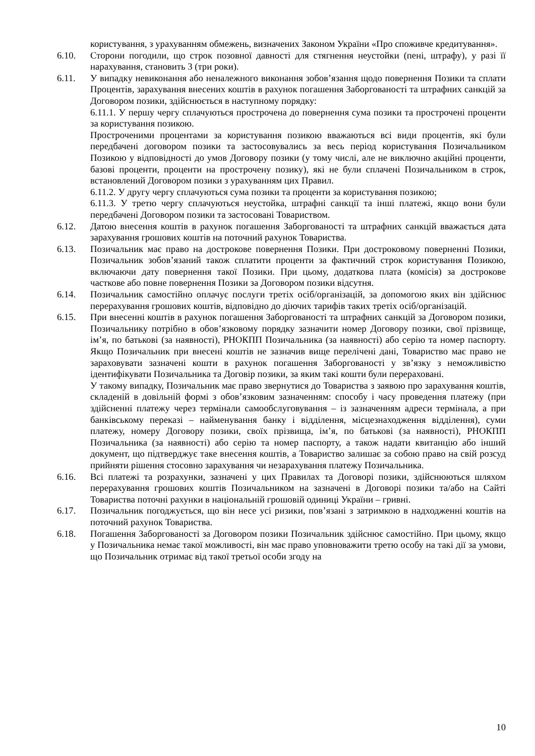користування, з урахуванням обмежень, визначених Законом України «Про споживче кредитування».
6.10. Сторони погодили, що строк позовної давності для стягнення неустойки (пені, штрафу), у разі її нарахування, становить 3 (три роки).
6.11. У випадку невиконання або неналежного виконання зобов’язання щодо повернення Позики та сплати Процентів, зарахування внесених коштів в рахунок погашення Заборгованості та штрафних санкцій за Договором позики, здійснюється в наступному порядку:
6.11.1. У першу чергу сплачуються прострочена до повернення сума позики та прострочені проценти за користування позикою.
Простроченими процентами за користування позикою вважаються всі види процентів, які були передбачені договором позики та застосовувались за весь період користування Позичальником Позикою у відповідності до умов Договору позики (у тому числі, але не виключно акційні проценти, базові проценти, проценти на прострочену позику), які не були сплачені Позичальником в строк, встановлений Договором позики з урахуванням цих Правил.
6.11.2. У другу чергу сплачуються сума позики та проценти за користування позикою;
6.11.3. У третю чергу сплачуються неустойка, штрафні санкції та інші платежі, якщо вони були передбачені Договором позики та застосовані Товариством.
6.12. Датою внесення коштів в рахунок погашення Заборгованості та штрафних санкцій вважається дата зарахування грошових коштів на поточний рахунок Товариства.
6.13. Позичальник має право на дострокове повернення Позики. При достроковому поверненні Позики, Позичальник зобов’язаний також сплатити проценти за фактичний строк користування Позикою, включаючи дату повернення такої Позики. При цьому, додаткова плата (комісія) за дострокове часткове або повне повернення Позики за Договором позики відсутня.
6.14. Позичальник самостійно оплачує послуги третіх осіб/організацій, за допомогою яких він здійснює перерахування грошових коштів, відповідно до діючих тарифів таких третіх осіб/організацій.
6.15. При внесенні коштів в рахунок погашення Заборгованості та штрафних санкцій за Договором позики, Позичальнику потрібно в обов’язковому порядку зазначити номер Договору позики, свої прізвище, ім’я, по батькові (за наявності), РНОКПП Позичальника (за наявності) або серію та номер паспорту. Якщо Позичальник при внесені коштів не зазначив вище перелічені дані, Товариство має право не зараховувати зазначені кошти в рахунок погашення Заборгованості у зв’язку з неможливістю ідентифікувати Позичальника та Договір позики, за яким такі кошти були перераховані.
У такому випадку, Позичальник має право звернутися до Товариства з заявою про зарахування коштів, складеній в довільній формі з обов’язковим зазначенням: способу і часу проведення платежу (при здійсненні платежу через термінали самообслуговування – із зазначенням адреси термінала, а при банківському переказі – найменування банку і відділення, місцезнаходження відділення), суми платежу, номеру Договору позики, своїх прізвища, ім’я, по батькові (за наявності), РНОКПП Позичальника (за наявності) або серію та номер паспорту, а також надати квитанцію або інший документ, що підтверджує таке внесення коштів, а Товариство залишає за собою право на свій розсуд прийняти рішення стосовно зарахування чи незарахування платежу Позичальника.
6.16. Всі платежі та розрахунки, зазначені у цих Правилах та Договорі позики, здійснюються шляхом перерахування грошових коштів Позичальником на зазначені в Договорі позики та/або на Сайті Товариства поточні рахунки в національній грошовій одиниці України – гривні.
6.17. Позичальник погоджується, що він несе усі ризики, пов’язані з затримкою в надходженні коштів на поточний рахунок Товариства.
6.18. Погашення Заборгованості за Договором позики Позичальник здійснює самостійно. При цьому, якщо у Позичальника немає такої можливості, він має право уповноважити третю особу на такі дії за умови, що Позичальник отримає від такої третьої особи згоду на
10